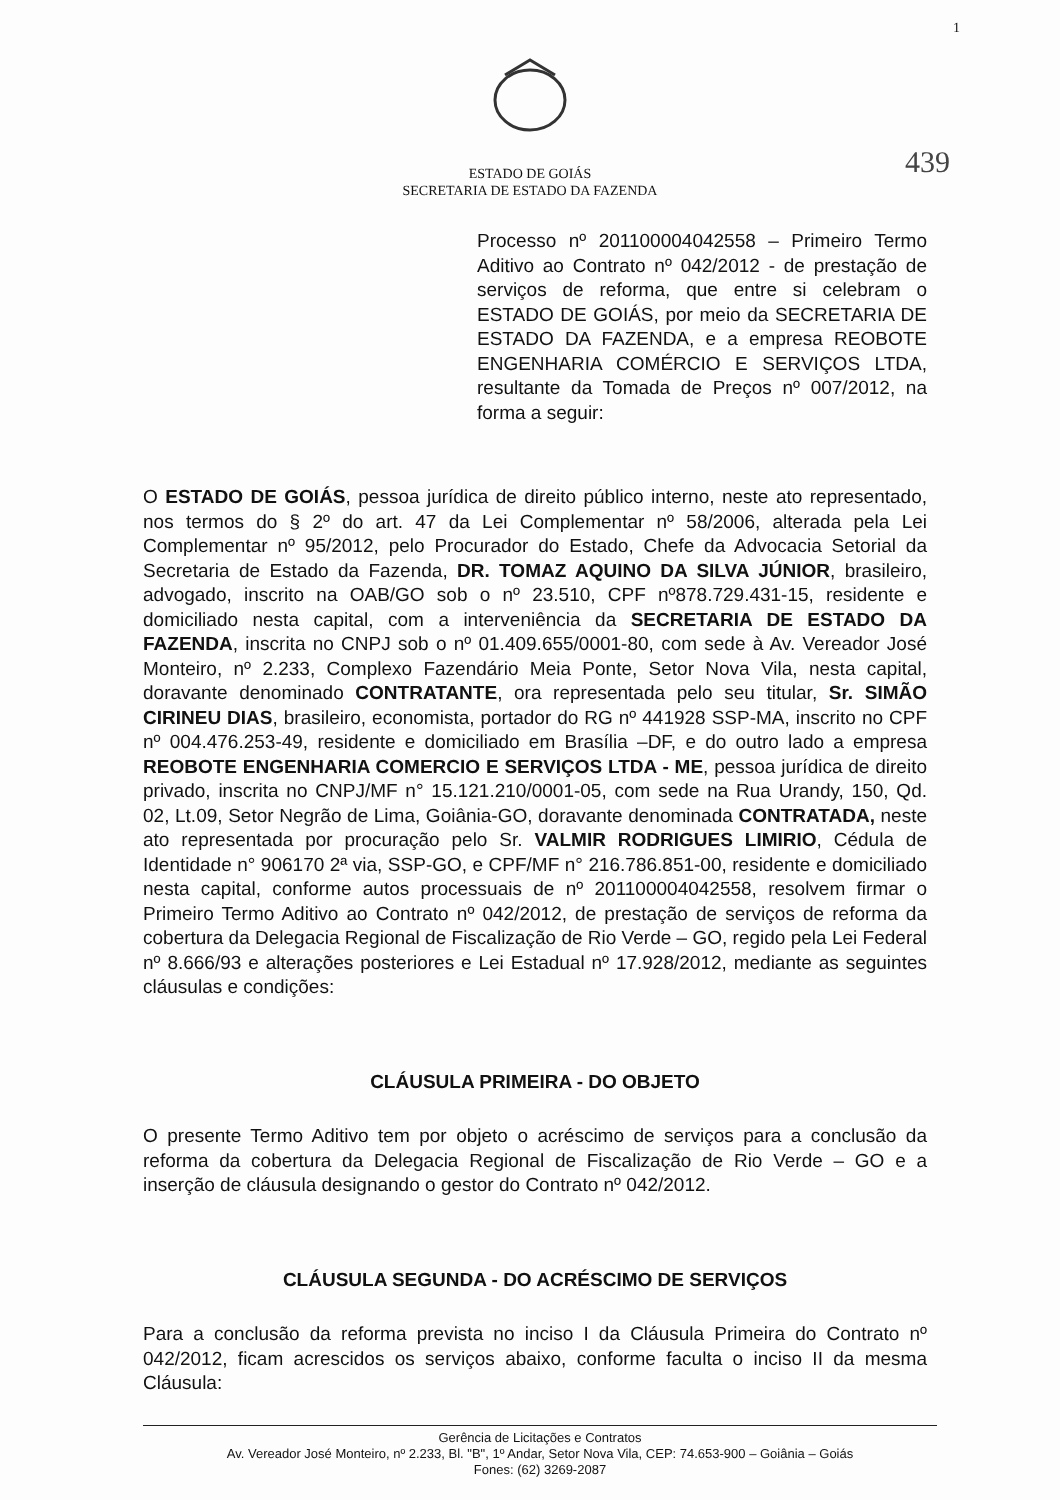1
439
ESTADO DE GOIÁS
SECRETARIA DE ESTADO DA FAZENDA
Processo nº 201100004042558 – Primeiro Termo Aditivo ao Contrato nº 042/2012 - de prestação de serviços de reforma, que entre si celebram o ESTADO DE GOIÁS, por meio da SECRETARIA DE ESTADO DA FAZENDA, e a empresa REOBOTE ENGENHARIA COMÉRCIO E SERVIÇOS LTDA, resultante da Tomada de Preços nº 007/2012, na forma a seguir:
O ESTADO DE GOIÁS, pessoa jurídica de direito público interno, neste ato representado, nos termos do § 2º do art. 47 da Lei Complementar nº 58/2006, alterada pela Lei Complementar nº 95/2012, pelo Procurador do Estado, Chefe da Advocacia Setorial da Secretaria de Estado da Fazenda, DR. TOMAZ AQUINO DA SILVA JÚNIOR, brasileiro, advogado, inscrito na OAB/GO sob o nº 23.510, CPF nº878.729.431-15, residente e domiciliado nesta capital, com a interveniência da SECRETARIA DE ESTADO DA FAZENDA, inscrita no CNPJ sob o nº 01.409.655/0001-80, com sede à Av. Vereador José Monteiro, nº 2.233, Complexo Fazendário Meia Ponte, Setor Nova Vila, nesta capital, doravante denominado CONTRATANTE, ora representada pelo seu titular, Sr. SIMÃO CIRINEU DIAS, brasileiro, economista, portador do RG nº 441928 SSP-MA, inscrito no CPF nº 004.476.253-49, residente e domiciliado em Brasília –DF, e do outro lado a empresa REOBOTE ENGENHARIA COMERCIO E SERVIÇOS LTDA - ME, pessoa jurídica de direito privado, inscrita no CNPJ/MF n° 15.121.210/0001-05, com sede na Rua Urandy, 150, Qd. 02, Lt.09, Setor Negrão de Lima, Goiânia-GO, doravante denominada CONTRATADA, neste ato representada por procuração pelo Sr. VALMIR RODRIGUES LIMIRIO, Cédula de Identidade n° 906170 2ª via, SSP-GO, e CPF/MF n° 216.786.851-00, residente e domiciliado nesta capital, conforme autos processuais de nº 201100004042558, resolvem firmar o Primeiro Termo Aditivo ao Contrato nº 042/2012, de prestação de serviços de reforma da cobertura da Delegacia Regional de Fiscalização de Rio Verde – GO, regido pela Lei Federal nº 8.666/93 e alterações posteriores e Lei Estadual nº 17.928/2012, mediante as seguintes cláusulas e condições:
CLÁUSULA PRIMEIRA - DO OBJETO
O presente Termo Aditivo tem por objeto o acréscimo de serviços para a conclusão da reforma da cobertura da Delegacia Regional de Fiscalização de Rio Verde – GO e a inserção de cláusula designando o gestor do Contrato nº 042/2012.
CLÁUSULA SEGUNDA - DO ACRÉSCIMO DE SERVIÇOS
Para a conclusão da reforma prevista no inciso I da Cláusula Primeira do Contrato nº 042/2012, ficam acrescidos os serviços abaixo, conforme faculta o inciso II da mesma Cláusula:
Gerência de Licitações e Contratos
Av. Vereador José Monteiro, nº 2.233, Bl. "B", 1º Andar, Setor Nova Vila, CEP: 74.653-900 – Goiânia – Goiás
Fones: (62) 3269-2087